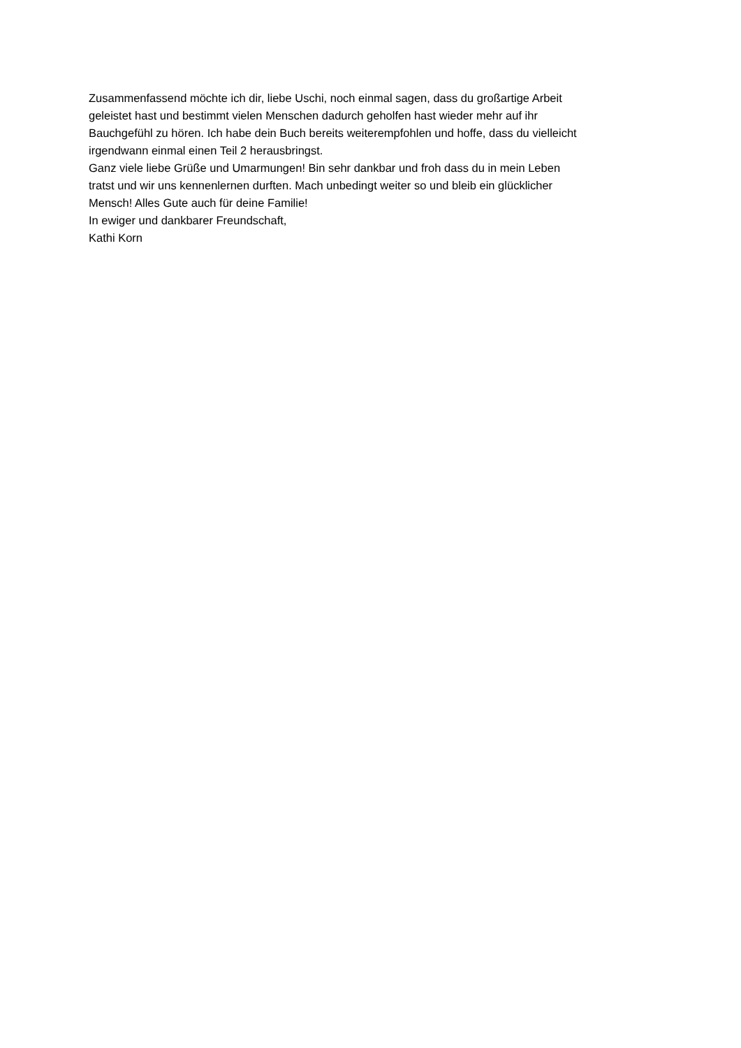Zusammenfassend möchte ich dir, liebe Uschi, noch einmal sagen, dass du großartige Arbeit
geleistet hast und bestimmt vielen Menschen dadurch geholfen hast wieder mehr auf ihr
Bauchgefühl zu hören. Ich habe dein Buch bereits weiterempfohlen und hoffe, dass du vielleicht
irgendwann einmal einen Teil 2 herausbringst.
Ganz viele liebe Grüße und Umarmungen! Bin sehr dankbar und froh dass du in mein Leben
tratst und wir uns kennenlernen durften. Mach unbedingt weiter so und bleib ein glücklicher
Mensch! Alles Gute auch für deine Familie!
In ewiger und dankbarer Freundschaft,
Kathi Korn